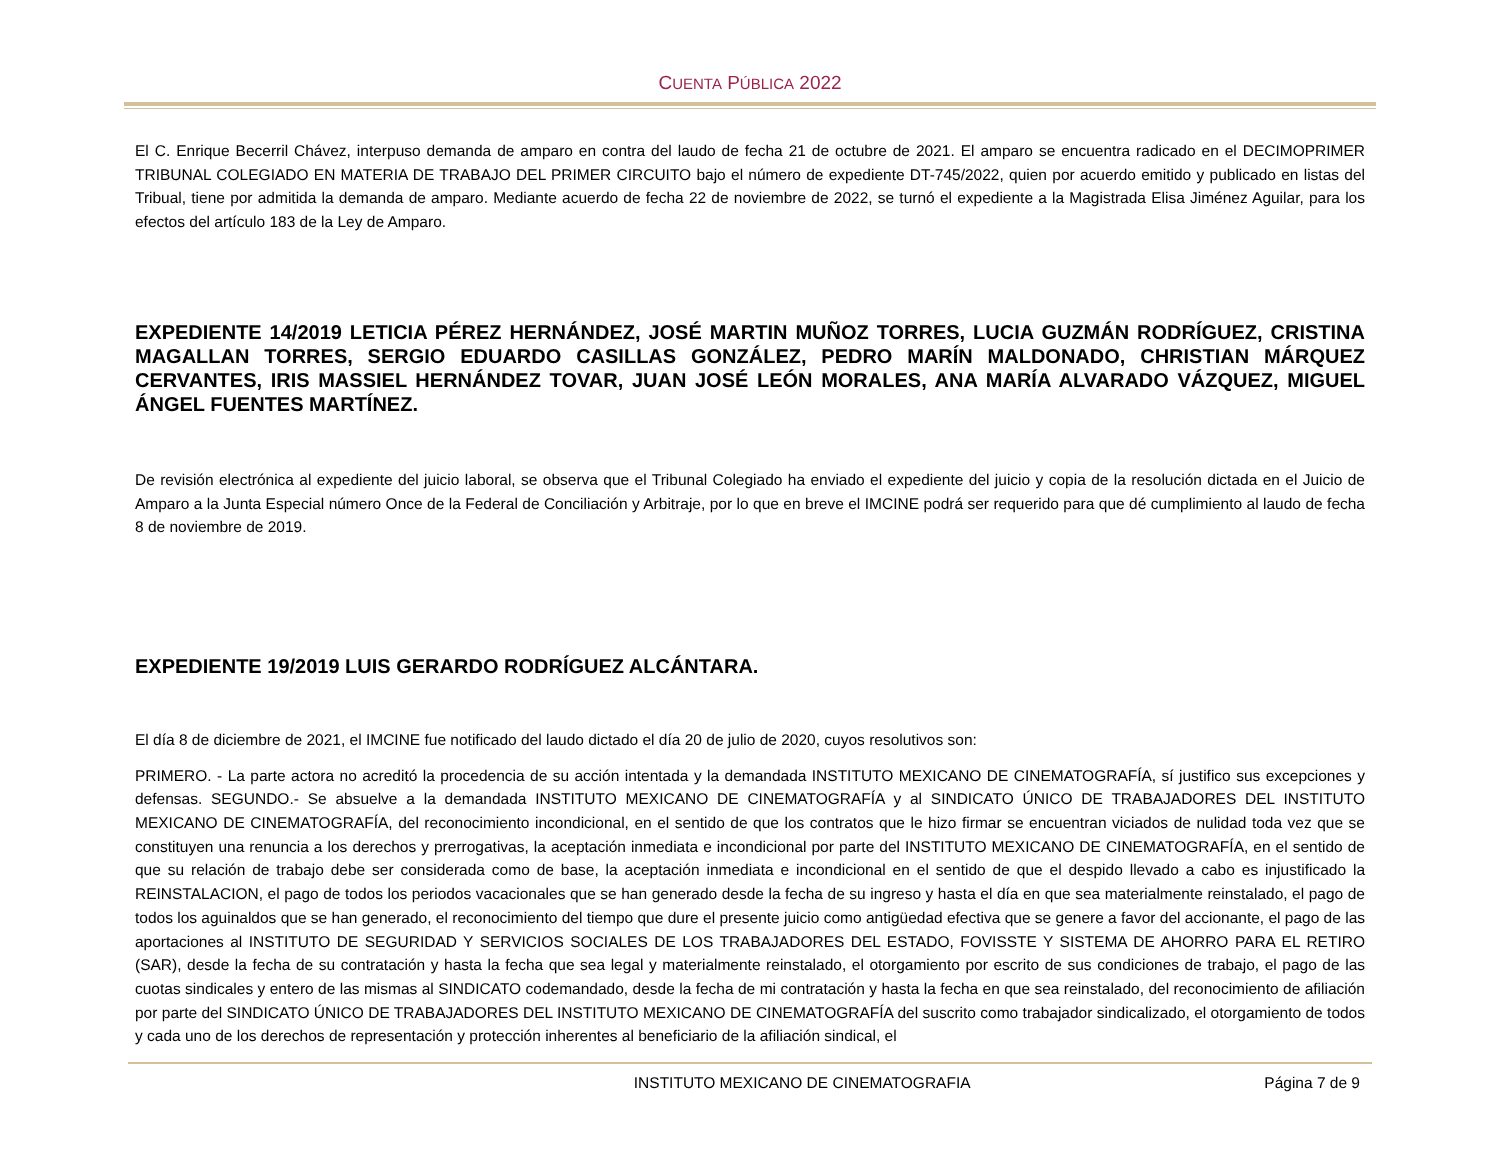CUENTA PÚBLICA 2022
El C. Enrique Becerril Chávez, interpuso demanda de amparo en contra del laudo de fecha 21 de octubre de 2021. El amparo se encuentra radicado en el DECIMOPRIMER TRIBUNAL COLEGIADO EN MATERIA DE TRABAJO DEL PRIMER CIRCUITO bajo el número de expediente DT-745/2022, quien por acuerdo emitido y publicado en listas del Tribual, tiene por admitida la demanda de amparo. Mediante acuerdo de fecha 22 de noviembre de 2022, se turnó el expediente a la Magistrada Elisa Jiménez Aguilar, para los efectos del artículo 183 de la Ley de Amparo.
EXPEDIENTE 14/2019 LETICIA PÉREZ HERNÁNDEZ, JOSÉ MARTIN MUÑOZ TORRES, LUCIA GUZMÁN RODRÍGUEZ, CRISTINA MAGALLAN TORRES, SERGIO EDUARDO CASILLAS GONZÁLEZ, PEDRO MARÍN MALDONADO, CHRISTIAN MÁRQUEZ CERVANTES, IRIS MASSIEL HERNÁNDEZ TOVAR, JUAN JOSÉ LEÓN MORALES, ANA MARÍA ALVARADO VÁZQUEZ, MIGUEL ÁNGEL FUENTES MARTÍNEZ.
De revisión electrónica al expediente del juicio laboral, se observa que el Tribunal Colegiado ha enviado el expediente del juicio y copia de la resolución dictada en el Juicio de Amparo a la Junta Especial número Once de la Federal de Conciliación y Arbitraje, por lo que en breve el IMCINE podrá ser requerido para que dé cumplimiento al laudo de fecha 8 de noviembre de 2019.
EXPEDIENTE 19/2019 LUIS GERARDO RODRÍGUEZ ALCÁNTARA.
El día 8 de diciembre de 2021, el IMCINE fue notificado del laudo dictado el día 20 de julio de 2020, cuyos resolutivos son:
PRIMERO. - La parte actora no acreditó la procedencia de su acción intentada y la demandada INSTITUTO MEXICANO DE CINEMATOGRAFÍA, sí justifico sus excepciones y defensas. SEGUNDO.- Se absuelve a la demandada INSTITUTO MEXICANO DE CINEMATOGRAFÍA y al SINDICATO ÚNICO DE TRABAJADORES DEL INSTITUTO MEXICANO DE CINEMATOGRAFÍA, del reconocimiento incondicional, en el sentido de que los contratos que le hizo firmar se encuentran viciados de nulidad toda vez que se constituyen una renuncia a los derechos y prerrogativas, la aceptación inmediata e incondicional por parte del INSTITUTO MEXICANO DE CINEMATOGRAFÍA, en el sentido de que su relación de trabajo debe ser considerada como de base, la aceptación inmediata e incondicional en el sentido de que el despido llevado a cabo es injustificado la REINSTALACION, el pago de todos los periodos vacacionales que se han generado desde la fecha de su ingreso y hasta el día en que sea materialmente reinstalado, el pago de todos los aguinaldos que se han generado, el reconocimiento del tiempo que dure el presente juicio como antigüedad efectiva que se genere a favor del accionante, el pago de las aportaciones al INSTITUTO DE SEGURIDAD Y SERVICIOS SOCIALES DE LOS TRABAJADORES DEL ESTADO, FOVISSTE Y SISTEMA DE AHORRO PARA EL RETIRO (SAR), desde la fecha de su contratación y hasta la fecha que sea legal y materialmente reinstalado, el otorgamiento por escrito de sus condiciones de trabajo, el pago de las cuotas sindicales y entero de las mismas al SINDICATO codemandado, desde la fecha de mi contratación y hasta la fecha en que sea reinstalado, del reconocimiento de afiliación por parte del SINDICATO ÚNICO DE TRABAJADORES DEL INSTITUTO MEXICANO DE CINEMATOGRAFÍA del suscrito como trabajador sindicalizado, el otorgamiento de todos y cada uno de los derechos de representación y protección inherentes al beneficiario de la afiliación sindical, el
INSTITUTO MEXICANO DE CINEMATOGRAFIA Página 7 de 9